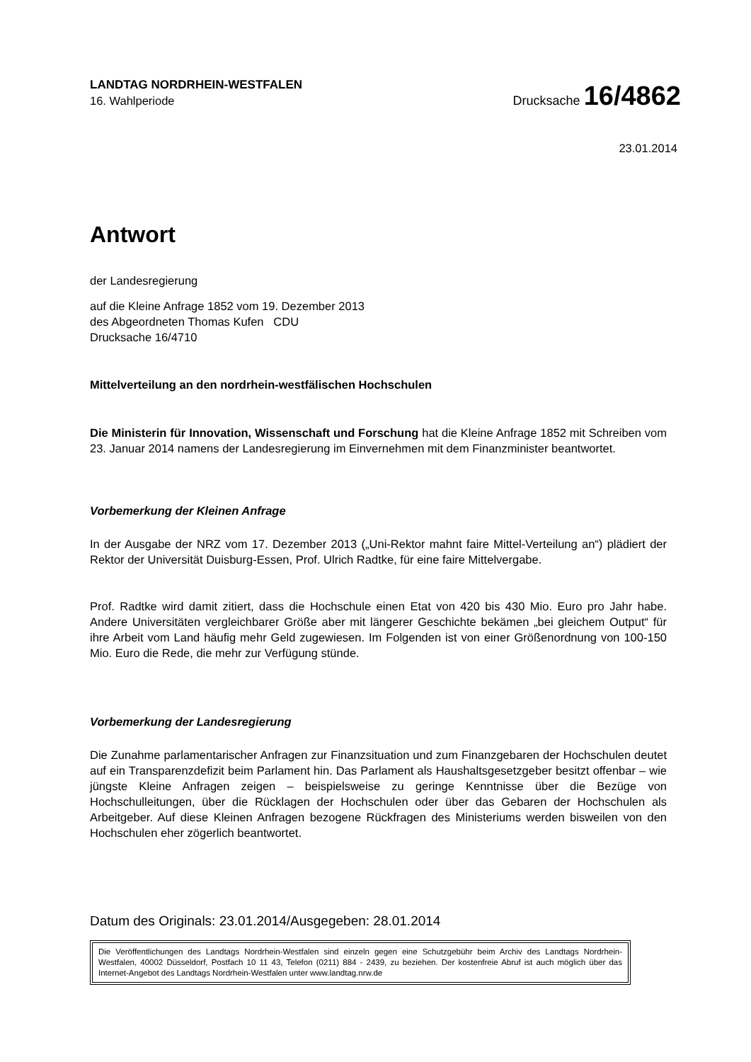LANDTAG NORDRHEIN-WESTFALEN
16. Wahlperiode
Drucksache 16/4862
23.01.2014
Antwort
der Landesregierung
auf die Kleine Anfrage 1852 vom 19. Dezember 2013
des Abgeordneten Thomas Kufen CDU
Drucksache 16/4710
Mittelverteilung an den nordrhein-westfälischen Hochschulen
Die Ministerin für Innovation, Wissenschaft und Forschung hat die Kleine Anfrage 1852 mit Schreiben vom 23. Januar 2014 namens der Landesregierung im Einvernehmen mit dem Finanzminister beantwortet.
Vorbemerkung der Kleinen Anfrage
In der Ausgabe der NRZ vom 17. Dezember 2013 („Uni-Rektor mahnt faire Mittel-Verteilung an“) plädiert der Rektor der Universität Duisburg-Essen, Prof. Ulrich Radtke, für eine faire Mittelvergabe.
Prof. Radtke wird damit zitiert, dass die Hochschule einen Etat von 420 bis 430 Mio. Euro pro Jahr habe. Andere Universitäten vergleichbarer Größe aber mit längerer Geschichte bekämen „bei gleichem Output“ für ihre Arbeit vom Land häufig mehr Geld zugewiesen. Im Folgenden ist von einer Größenordnung von 100-150 Mio. Euro die Rede, die mehr zur Verfügung stünde.
Vorbemerkung der Landesregierung
Die Zunahme parlamentarischer Anfragen zur Finanzsituation und zum Finanzgebaren der Hochschulen deutet auf ein Transparenzdefizit beim Parlament hin. Das Parlament als Haushaltsgesetzgeber besitzt offenbar – wie jüngste Kleine Anfragen zeigen – beispielsweise zu geringe Kenntnisse über die Bezüge von Hochschulleitungen, über die Rücklagen der Hochschulen oder über das Gebaren der Hochschulen als Arbeitgeber. Auf diese Kleinen Anfragen bezogene Rückfragen des Ministeriums werden bisweilen von den Hochschulen eher zögerlich beantwortet.
Datum des Originals: 23.01.2014/Ausgegeben: 28.01.2014
Die Veröffentlichungen des Landtags Nordrhein-Westfalen sind einzeln gegen eine Schutzgebühr beim Archiv des Landtags Nordrhein-Westfalen, 40002 Düsseldorf, Postfach 10 11 43, Telefon (0211) 884 - 2439, zu beziehen. Der kostenfreie Abruf ist auch möglich über das Internet-Angebot des Landtags Nordrhein-Westfalen unter www.landtag.nrw.de